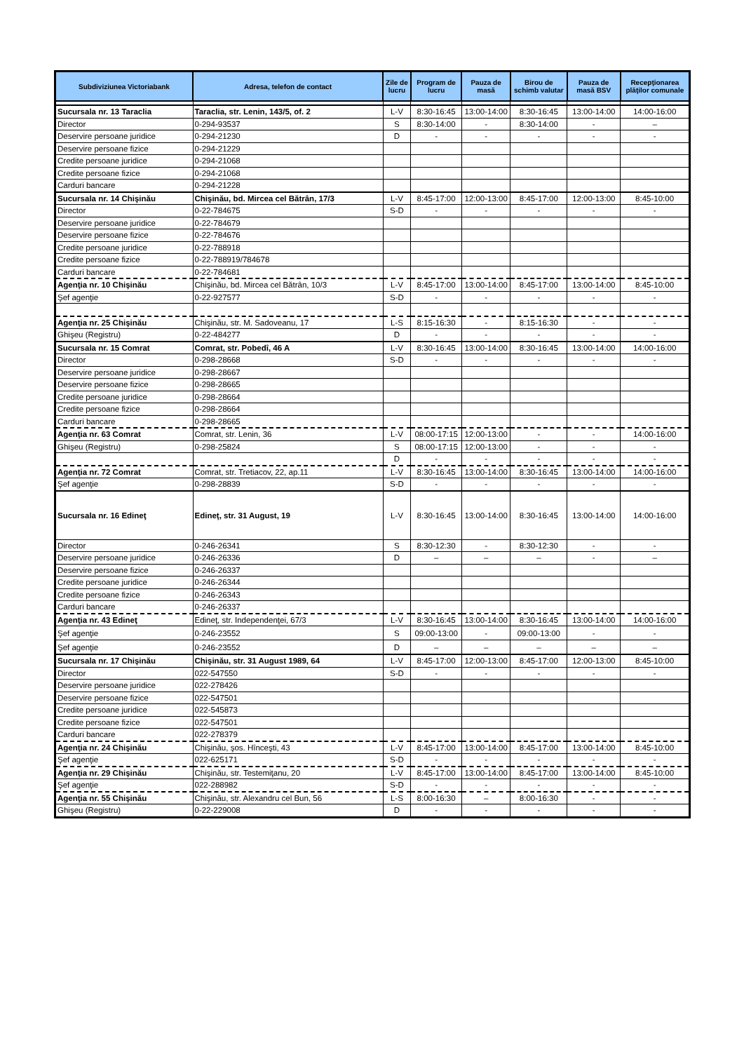| Subdiviziunea Victoriabank | Adresa, telefon de contact | Zile de lucru | Program de lucru | Pauza de masă | Birou de schimb valutar | Pauza de masă BSV | Recepţionarea plăţilor comunale |
| --- | --- | --- | --- | --- | --- | --- | --- |
| Sucursala nr. 13 Taraclia | Taraclia, str. Lenin, 143/5, of. 2 | L-V | 8:30-16:45 | 13:00-14:00 | 8:30-16:45 | 13:00-14:00 | 14:00-16:00 |
| Director | 0-294-93537 | S | 8:30-14:00 | - | 8:30-14:00 | - | – |
| Deservire persoane juridice | 0-294-21230 | D | - | - | - | - | - |
| Deservire persoane fizice | 0-294-21229 | | | | | | |
| Credite persoane juridice | 0-294-21068 | | | | | | |
| Credite persoane fizice | 0-294-21068 | | | | | | |
| Carduri bancare | 0-294-21228 | | | | | | |
| Sucursala nr. 14 Chişinău | Chişinău, bd. Mircea cel Bătrân, 17/3 | L-V | 8:45-17:00 | 12:00-13:00 | 8:45-17:00 | 12:00-13:00 | 8:45-10:00 |
| Director | 0-22-784675 | S-D | - | - | - | - | - |
| Deservire persoane juridice | 0-22-784679 | | | | | | |
| Deservire persoane fizice | 0-22-784676 | | | | | | |
| Credite persoane juridice | 0-22-788918 | | | | | | |
| Credite persoane fizice | 0-22-788919/784678 | | | | | | |
| Carduri bancare | 0-22-784681 | | | | | | |
| Agenţia nr. 10 Chişinău | Chişinău, bd. Mircea cel Bătrân, 10/3 | L-V | 8:45-17:00 | 13:00-14:00 | 8:45-17:00 | 13:00-14:00 | 8:45-10:00 |
| Şef agenţie | 0-22-927577 | S-D | - | - | - | - | - |
| Agenţia nr. 25 Chişinău | Chişinău, str. M. Sadoveanu, 17 | L-S | 8:15-16:30 | - | 8:15-16:30 | - | - |
| Ghişeu (Registru) | 0-22-484277 | D | - | - | - | - | - |
| Sucursala nr. 15 Comrat | Comrat, str. Pobedî, 46 A | L-V | 8:30-16:45 | 13:00-14:00 | 8:30-16:45 | 13:00-14:00 | 14:00-16:00 |
| Director | 0-298-28668 | S-D | - | - | - | - | - |
| Deservire persoane juridice | 0-298-28667 | | | | | | |
| Deservire persoane fizice | 0-298-28665 | | | | | | |
| Credite persoane juridice | 0-298-28664 | | | | | | |
| Credite persoane fizice | 0-298-28664 | | | | | | |
| Carduri bancare | 0-298-28665 | | | | | | |
| Agenţia nr. 63 Comrat | Comrat, str. Lenin, 36 | L-V | 08:00-17:15 | 12:00-13:00 | - | - | 14:00-16:00 |
| Ghişeu (Registru) | 0-298-25824 | S | 08:00-17:15 | 12:00-13:00 | - | - | - |
| | | D | - | - | - | - | - |
| Agenţia nr. 72 Comrat | Comrat, str. Tretiacov, 22, ap.11 | L-V | 8:30-16:45 | 13:00-14:00 | 8:30-16:45 | 13:00-14:00 | 14:00-16:00 |
| Şef agenţie | 0-298-28839 | S-D | - | - | - | - | - |
| Sucursala nr. 16 Edineţ | Edineţ, str. 31 August, 19 | L-V | 8:30-16:45 | 13:00-14:00 | 8:30-16:45 | 13:00-14:00 | 14:00-16:00 |
| Director | 0-246-26341 | S | 8:30-12:30 | - | 8:30-12:30 | - | - |
| Deservire persoane juridice | 0-246-26336 | D | – | – | – | - | – |
| Deservire persoane fizice | 0-246-26337 | | | | | | |
| Credite persoane juridice | 0-246-26344 | | | | | | |
| Credite persoane fizice | 0-246-26343 | | | | | | |
| Carduri bancare | 0-246-26337 | | | | | | |
| Agenţia nr. 43 Edineţ | Edineţ, str. Independenţei, 67/3 | L-V | 8:30-16:45 | 13:00-14:00 | 8:30-16:45 | 13:00-14:00 | 14:00-16:00 |
| Şef agenţie | 0-246-23552 | S | 09:00-13:00 | - | 09:00-13:00 | - | - |
| Şef agenţie | 0-246-23552 | D | – | – | – | – | – |
| Sucursala nr. 17 Chişinău | Chişinău, str. 31 August 1989, 64 | L-V | 8:45-17:00 | 12:00-13:00 | 8:45-17:00 | 12:00-13:00 | 8:45-10:00 |
| Director | 022-547550 | S-D | - | - | - | - | - |
| Deservire persoane juridice | 022-278426 | | | | | | |
| Deservire persoane fizice | 022-547501 | | | | | | |
| Credite persoane juridice | 022-545873 | | | | | | |
| Credite persoane fizice | 022-547501 | | | | | | |
| Carduri bancare | 022-278379 | | | | | | |
| Agenţia nr. 24 Chişinău | Chişinău, şos. Hînceşti, 43 | L-V | 8:45-17:00 | 13:00-14:00 | 8:45-17:00 | 13:00-14:00 | 8:45-10:00 |
| Şef agenţie | 022-625171 | S-D | - | - | - | - | - |
| Agenţia nr. 29 Chişinău | Chişinău, str. Testemiţanu, 20 | L-V | 8:45-17:00 | 13:00-14:00 | 8:45-17:00 | 13:00-14:00 | 8:45-10:00 |
| Şef agenţie | 022-288982 | S-D | - | - | - | - | - |
| Agenţia nr. 55 Chişinău | Chişinău, str. Alexandru cel Bun, 56 | L-S | 8:00-16:30 | – | 8:00-16:30 | - | - |
| Ghişeu (Registru) | 0-22-229008 | D | - | - | - | - | - |